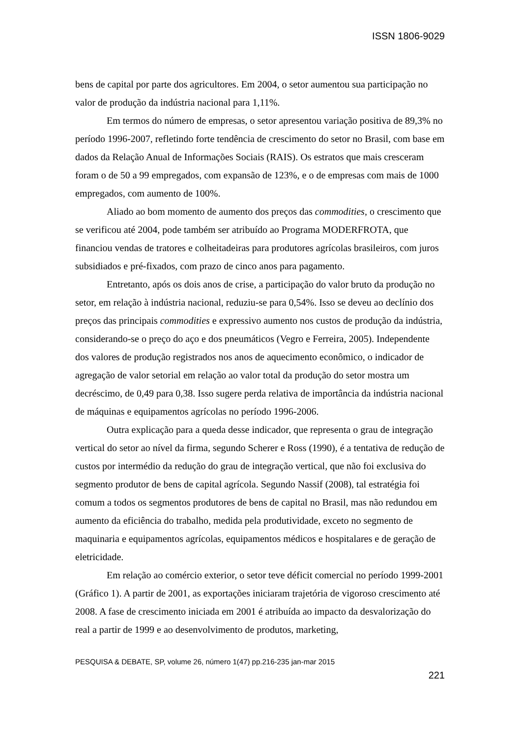ISSN 1806-9029
bens de capital por parte dos agricultores. Em 2004, o setor aumentou sua participação no valor de produção da indústria nacional para 1,11%.
Em termos do número de empresas, o setor apresentou variação positiva de 89,3% no período 1996-2007, refletindo forte tendência de crescimento do setor no Brasil, com base em dados da Relação Anual de Informações Sociais (RAIS). Os estratos que mais cresceram foram o de 50 a 99 empregados, com expansão de 123%, e o de empresas com mais de 1000 empregados, com aumento de 100%.
Aliado ao bom momento de aumento dos preços das commodities, o crescimento que se verificou até 2004, pode também ser atribuído ao Programa MODERFROTA, que financiou vendas de tratores e colheitadeiras para produtores agrícolas brasileiros, com juros subsidiados e pré-fixados, com prazo de cinco anos para pagamento.
Entretanto, após os dois anos de crise, a participação do valor bruto da produção no setor, em relação à indústria nacional, reduziu-se para 0,54%. Isso se deveu ao declínio dos preços das principais commodities e expressivo aumento nos custos de produção da indústria, considerando-se o preço do aço e dos pneumáticos (Vegro e Ferreira, 2005). Independente dos valores de produção registrados nos anos de aquecimento econômico, o indicador de agregação de valor setorial em relação ao valor total da produção do setor mostra um decréscimo, de 0,49 para 0,38. Isso sugere perda relativa de importância da indústria nacional de máquinas e equipamentos agrícolas no período 1996-2006.
Outra explicação para a queda desse indicador, que representa o grau de integração vertical do setor ao nível da firma, segundo Scherer e Ross (1990), é a tentativa de redução de custos por intermédio da redução do grau de integração vertical, que não foi exclusiva do segmento produtor de bens de capital agrícola. Segundo Nassif (2008), tal estratégia foi comum a todos os segmentos produtores de bens de capital no Brasil, mas não redundou em aumento da eficiência do trabalho, medida pela produtividade, exceto no segmento de maquinaria e equipamentos agrícolas, equipamentos médicos e hospitalares e de geração de eletricidade.
Em relação ao comércio exterior, o setor teve déficit comercial no período 1999-2001 (Gráfico 1). A partir de 2001, as exportações iniciaram trajetória de vigoroso crescimento até 2008. A fase de crescimento iniciada em 2001 é atribuída ao impacto da desvalorização do real a partir de 1999 e ao desenvolvimento de produtos, marketing,
PESQUISA & DEBATE, SP, volume 26, número 1(47) pp.216-235 jan-mar 2015
221